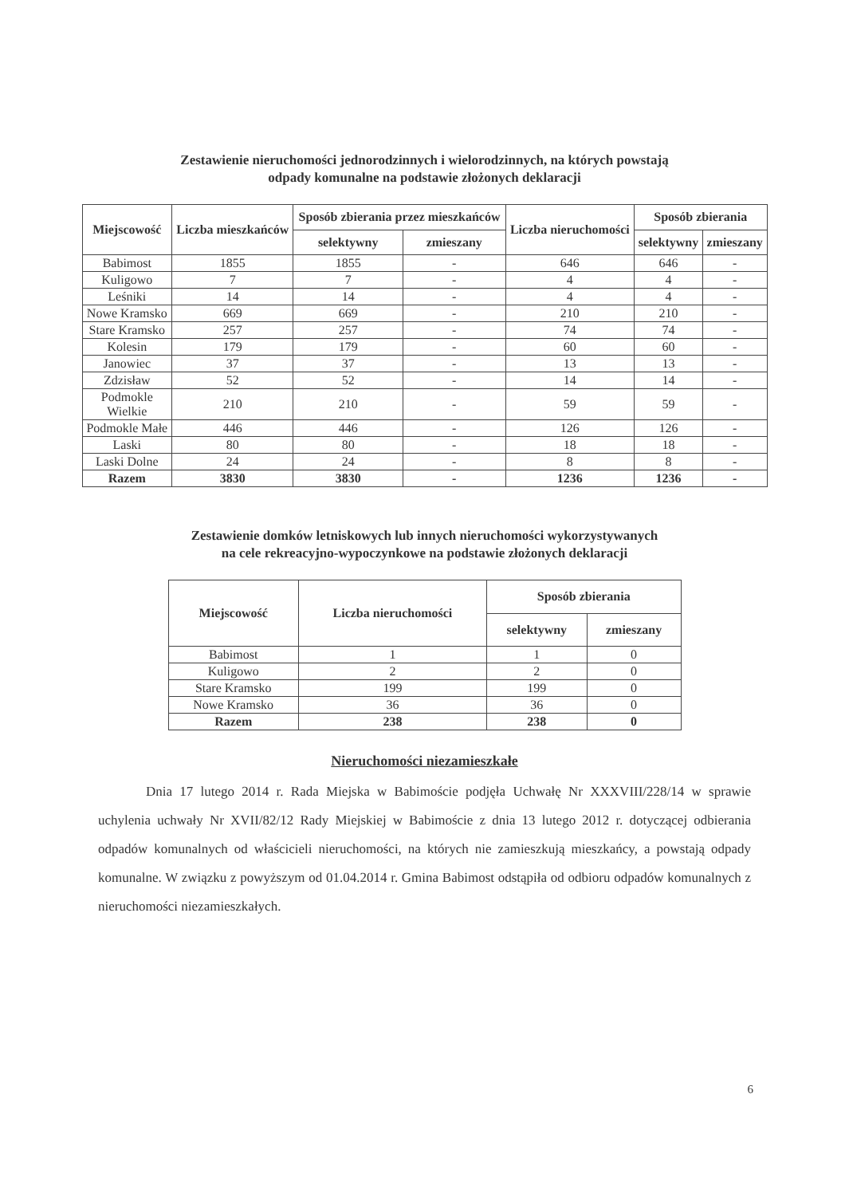Zestawienie nieruchomości jednorodzinnych i wielorodzinnych, na których powstają
odpady komunalne na podstawie złożonych deklaracji
| Miejscowość | Liczba mieszkańców | Sposób zbierania przez mieszkańców | | Liczba nieruchomości | Sposób zbierania | |
| --- | --- | --- | --- | --- | --- | --- |
| | | selektywny | zmieszany | | selektywny | zmieszany |
| Babimost | 1855 | 1855 | - | 646 | 646 | - |
| Kuligowo | 7 | 7 | - | 4 | 4 | - |
| Leśniki | 14 | 14 | - | 4 | 4 | - |
| Nowe Kramsko | 669 | 669 | - | 210 | 210 | - |
| Stare Kramsko | 257 | 257 | - | 74 | 74 | - |
| Kolesin | 179 | 179 | - | 60 | 60 | - |
| Janowiec | 37 | 37 | - | 13 | 13 | - |
| Zdzisław | 52 | 52 | - | 14 | 14 | - |
| Podmokle Wielkie | 210 | 210 | - | 59 | 59 | - |
| Podmokle Małe | 446 | 446 | - | 126 | 126 | - |
| Laski | 80 | 80 | - | 18 | 18 | - |
| Laski Dolne | 24 | 24 | - | 8 | 8 | - |
| Razem | 3830 | 3830 | - | 1236 | 1236 | - |
Zestawienie domków letniskowych lub innych nieruchomości wykorzystywanych
na cele rekreacyjno-wypoczynkowe na podstawie złożonych deklaracji
| Miejscowość | Liczba nieruchomości | Sposób zbierania | |
| --- | --- | --- | --- |
| | | selektywny | zmieszany |
| Babimost | 1 | 1 | 0 |
| Kuligowo | 2 | 2 | 0 |
| Stare Kramsko | 199 | 199 | 0 |
| Nowe Kramsko | 36 | 36 | 0 |
| Razem | 238 | 238 | 0 |
Nieruchomości niezamieszkałe
Dnia 17 lutego 2014 r. Rada Miejska w Babimoście podjęła Uchwałę Nr XXXVIII/228/14 w sprawie uchylenia uchwały Nr XVII/82/12 Rady Miejskiej w Babimoście z dnia 13 lutego 2012 r. dotyczącej odbierania odpadów komunalnych od właścicieli nieruchomości, na których nie zamieszkują mieszkańcy, a powstają odpady komunalne. W związku z powyższym od 01.04.2014 r. Gmina Babimost odstąpiła od odbioru odpadów komunalnych z nieruchomości niezamieszkałych.
6